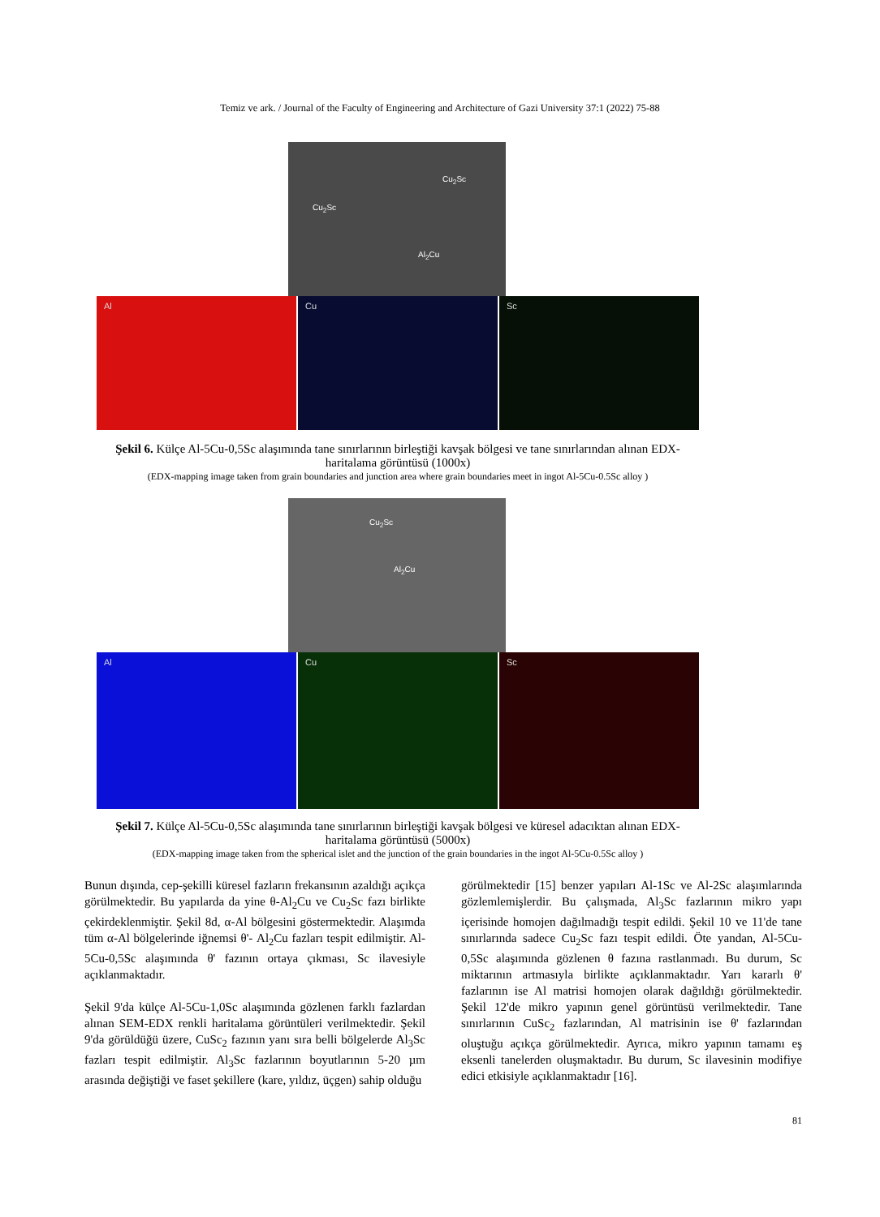Temiz ve ark. / Journal of the Faculty of Engineering and Architecture of Gazi University 37:1 (2022) 75-88
Cu<sub>2</sub>Sc
Cu<sub>2</sub>Sc
Al<sub>2</sub>Cu
Al Cu Sc
Şekil 6. Külçe Al-5Cu-0,5Sc alaşımında tane sınırlarının birleştiği kavşak bölgesi ve tane sınırlarından alınan EDX-haritalama görüntüsü (1000x)
(EDX-mapping image taken from grain boundaries and junction area where grain boundaries meet in ingot Al-5Cu-0.5Sc alloy )
Cu<sub>2</sub>Sc
Al<sub>2</sub>Cu
Al Cu Sc
Şekil 7. Külçe Al-5Cu-0,5Sc alaşımında tane sınırlarının birleştiği kavşak bölgesi ve küresel adacıktan alınan EDX-haritalama görüntüsü (5000x)
(EDX-mapping image taken from the spherical islet and the junction of the grain boundaries in the ingot Al-5Cu-0.5Sc alloy )
Bunun dışında, cep-şekilli küresel fazların frekansının azaldığı açıkça görülmektedir. Bu yapılarda da yine θ-Al<sub>2</sub>Cu ve Cu<sub>2</sub>Sc fazı birlikte çekirdeklenmiştir. Şekil 8d, α-Al bölgesini göstermektedir. Alaşımda tüm α-Al bölgelerinde iğnemsi θ'- Al<sub>2</sub>Cu fazları tespit edilmiştir. Al-5Cu-0,5Sc alaşımında θ' fazının ortaya çıkması, Sc ilavesiyle açıklanmaktadır.
Şekil 9'da külçe Al-5Cu-1,0Sc alaşımında gözlenen farklı fazlardan alınan SEM-EDX renkli haritalama görüntüleri verilmektedir. Şekil 9'da görüldüğü üzere, CuSc<sub>2</sub> fazının yanı sıra belli bölgelerde Al<sub>3</sub>Sc fazları tespit edilmiştir. Al<sub>3</sub>Sc fazlarının boyutlarının 5-20 µm arasında değiştiği ve faset şekillere (kare, yıldız, üçgen) sahip olduğu
görülmektedir [15] benzer yapıları Al-1Sc ve Al-2Sc alaşımlarında gözlemlemişlerdir. Bu çalışmada, Al<sub>3</sub>Sc fazlarının mikro yapı içerisinde homojen dağılmadığı tespit edildi. Şekil 10 ve 11'de tane sınırlarında sadece Cu<sub>2</sub>Sc fazı tespit edildi. Öte yandan, Al-5Cu-0,5Sc alaşımında gözlenen θ fazına rastlanmadı. Bu durum, Sc miktarının artmasıyla birlikte açıklanmaktadır. Yarı kararlı θ' fazlarının ise Al matrisi homojen olarak dağıldığı görülmektedir. Şekil 12'de mikro yapının genel görüntüsü verilmektedir. Tane sınırlarının CuSc<sub>2</sub> fazlarından, Al matrisinin ise θ' fazlarından oluştuğu açıkça görülmektedir. Ayrıca, mikro yapının tamamı eş eksenli tanelerden oluşmaktadır. Bu durum, Sc ilavesinin modifiye edici etkisiyle açıklanmaktadır [16].
81